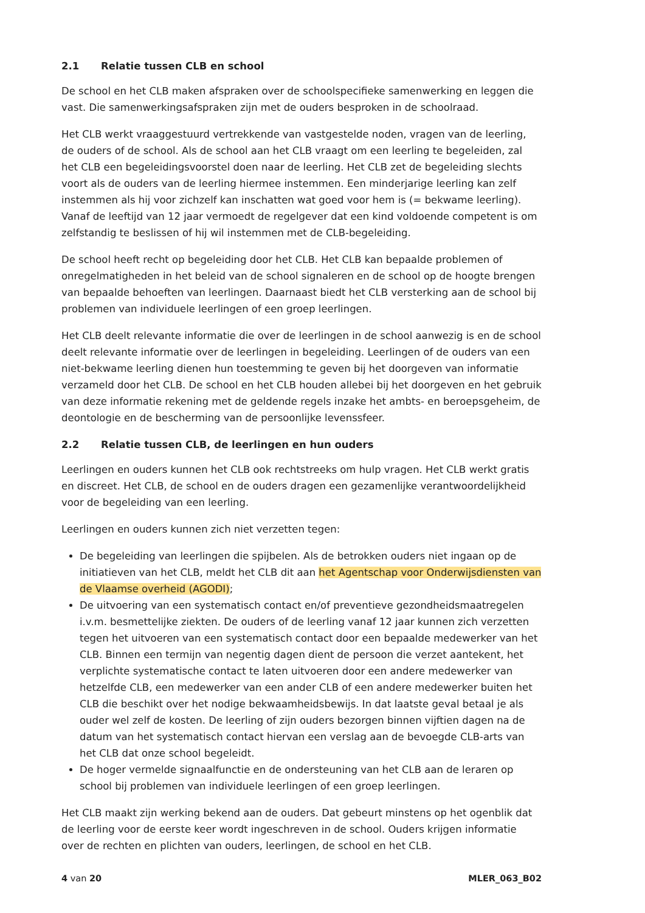2.1 Relatie tussen CLB en school
De school en het CLB maken afspraken over de schoolspecifieke samenwerking en leggen die vast. Die samenwerkingsafspraken zijn met de ouders besproken in de schoolraad.
Het CLB werkt vraaggestuurd vertrekkende van vastgestelde noden, vragen van de leerling, de ouders of de school. Als de school aan het CLB vraagt om een leerling te begeleiden, zal het CLB een begeleidingsvoorstel doen naar de leerling. Het CLB zet de begeleiding slechts voort als de ouders van de leerling hiermee instemmen. Een minderjarige leerling kan zelf instemmen als hij voor zichzelf kan inschatten wat goed voor hem is (= bekwame leerling). Vanaf de leeftijd van 12 jaar vermoedt de regelgever dat een kind voldoende competent is om zelfstandig te beslissen of hij wil instemmen met de CLB-begeleiding.
De school heeft recht op begeleiding door het CLB. Het CLB kan bepaalde problemen of onregelmatigheden in het beleid van de school signaleren en de school op de hoogte brengen van bepaalde behoeften van leerlingen. Daarnaast biedt het CLB versterking aan de school bij problemen van individuele leerlingen of een groep leerlingen.
Het CLB deelt relevante informatie die over de leerlingen in de school aanwezig is en de school deelt relevante informatie over de leerlingen in begeleiding. Leerlingen of de ouders van een niet-bekwame leerling dienen hun toestemming te geven bij het doorgeven van informatie verzameld door het CLB. De school en het CLB houden allebei bij het doorgeven en het gebruik van deze informatie rekening met de geldende regels inzake het ambts- en beroepsgeheim, de deontologie en de bescherming van de persoonlijke levenssfeer.
2.2 Relatie tussen CLB, de leerlingen en hun ouders
Leerlingen en ouders kunnen het CLB ook rechtstreeks om hulp vragen. Het CLB werkt gratis en discreet. Het CLB, de school en de ouders dragen een gezamenlijke verantwoordelijkheid voor de begeleiding van een leerling.
Leerlingen en ouders kunnen zich niet verzetten tegen:
De begeleiding van leerlingen die spijbelen. Als de betrokken ouders niet ingaan op de initiatieven van het CLB, meldt het CLB dit aan het Agentschap voor Onderwijsdiensten van de Vlaamse overheid (AGODI);
De uitvoering van een systematisch contact en/of preventieve gezondheidsmaatregelen i.v.m. besmettelijke ziekten. De ouders of de leerling vanaf 12 jaar kunnen zich verzetten tegen het uitvoeren van een systematisch contact door een bepaalde medewerker van het CLB. Binnen een termijn van negentig dagen dient de persoon die verzet aantekent, het verplichte systematische contact te laten uitvoeren door een andere medewerker van hetzelfde CLB, een medewerker van een ander CLB of een andere medewerker buiten het CLB die beschikt over het nodige bekwaamheidsbewijs. In dat laatste geval betaal je als ouder wel zelf de kosten. De leerling of zijn ouders bezorgen binnen vijftien dagen na de datum van het systematisch contact hiervan een verslag aan de bevoegde CLB-arts van het CLB dat onze school begeleidt.
De hoger vermelde signaalfunctie en de ondersteuning van het CLB aan de leraren op school bij problemen van individuele leerlingen of een groep leerlingen.
Het CLB maakt zijn werking bekend aan de ouders. Dat gebeurt minstens op het ogenblik dat de leerling voor de eerste keer wordt ingeschreven in de school. Ouders krijgen informatie over de rechten en plichten van ouders, leerlingen, de school en het CLB.
4 van 20 MLER_063_B02